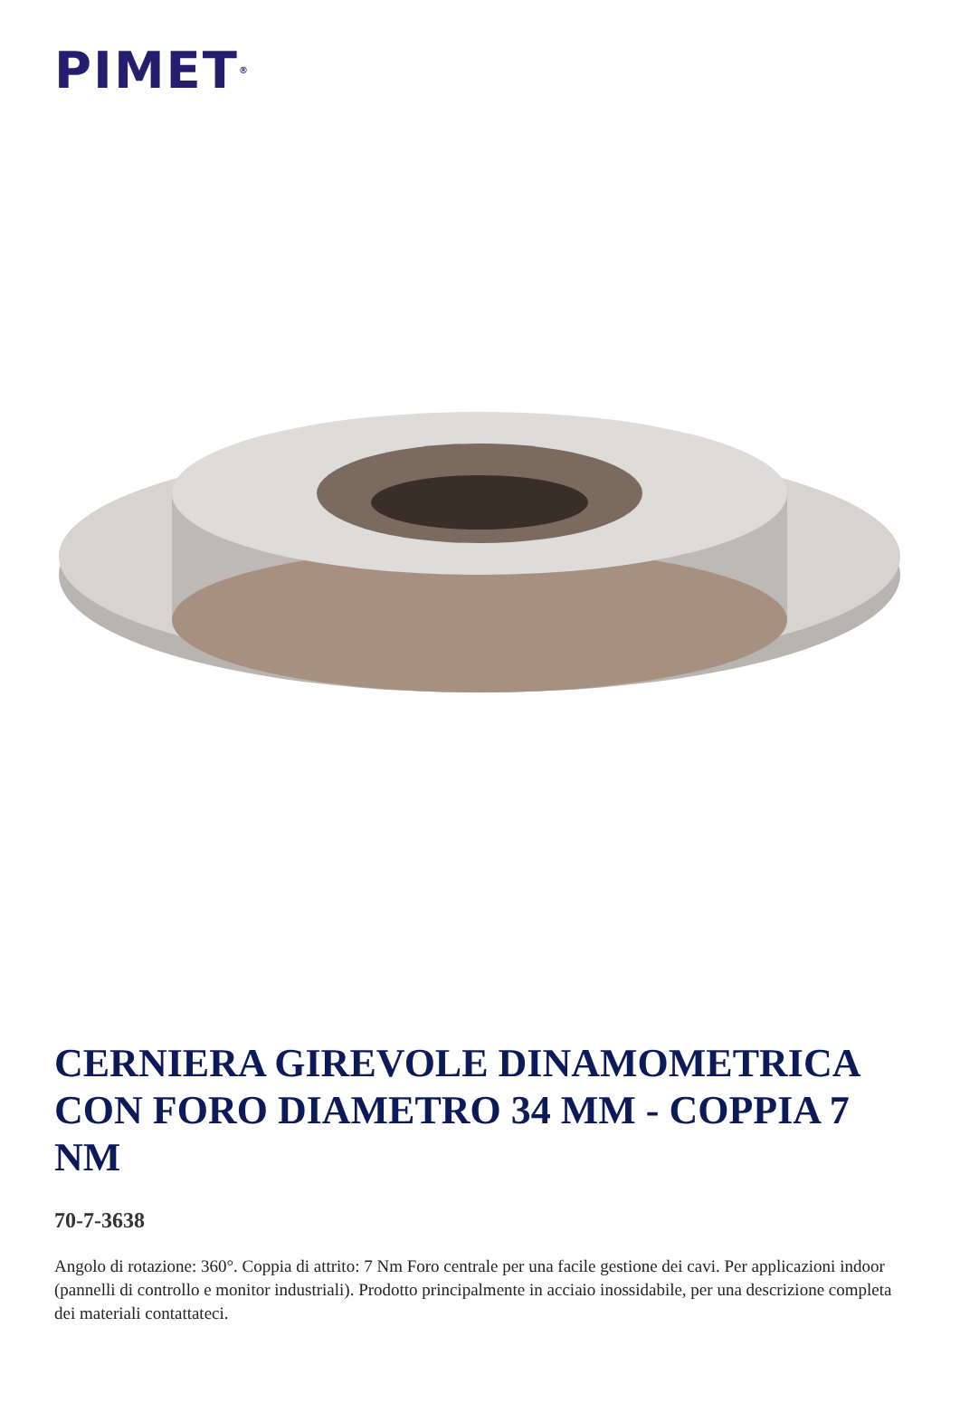PIMET®
CERNIERA GIREVOLE DINAMOMETRICA CON FORO DIAMETRO 34 MM - COPPIA 7 NM
70-7-3638
Angolo di rotazione: 360°. Coppia di attrito: 7 Nm Foro centrale per una facile gestione dei cavi. Per applicazioni indoor (pannelli di controllo e monitor industriali). Prodotto principalmente in acciaio inossidabile, per una descrizione completa dei materiali contattateci.